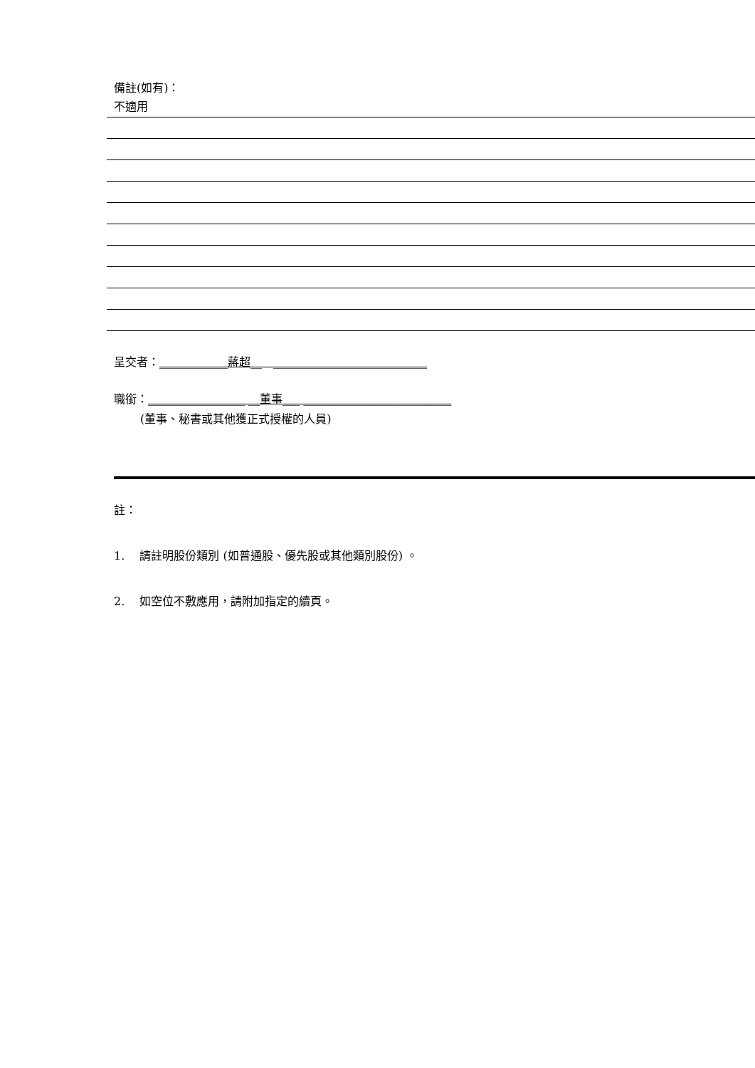備註(如有)：
不適用
呈交者：____________蔣超__　___________________________
職銜：_________________ __董事___ __________________________
(董事、秘書或其他獲正式授權的人員)
註：
1.　 請註明股份類別 (如普通股、優先股或其他類別股份) 。
2.　 如空位不敷應用，請附加指定的續頁。